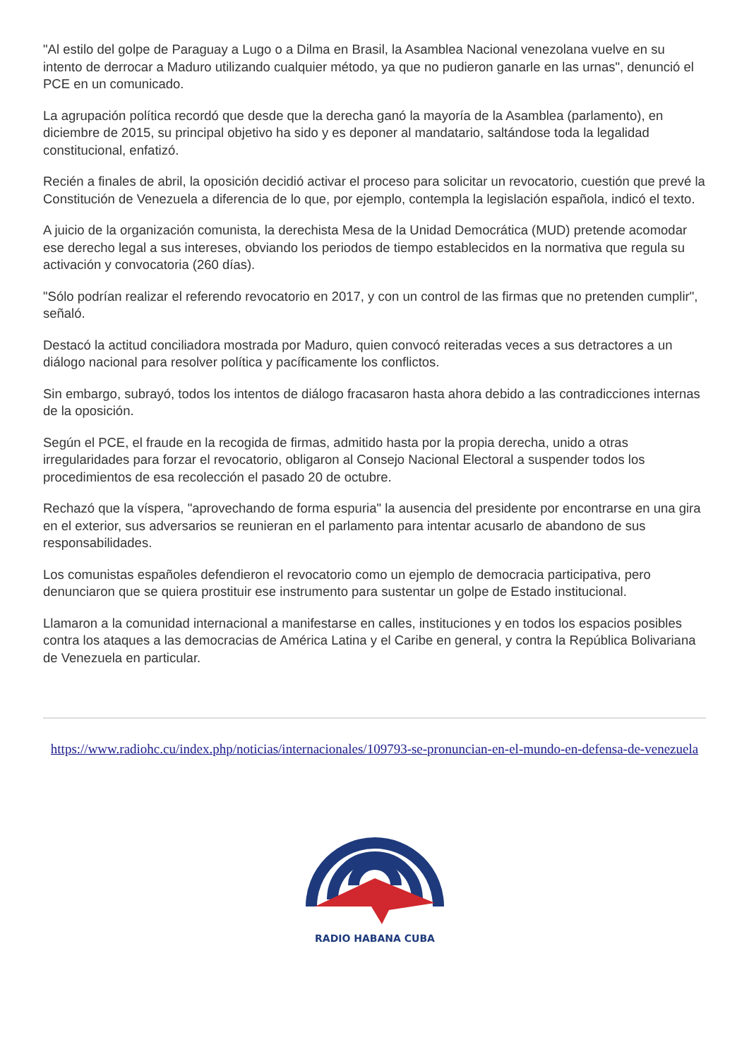"Al estilo del golpe de Paraguay a Lugo o a Dilma en Brasil, la Asamblea Nacional venezolana vuelve en su intento de derrocar a Maduro utilizando cualquier método, ya que no pudieron ganarle en las urnas", denunció el PCE en un comunicado.
La agrupación política recordó que desde que la derecha ganó la mayoría de la Asamblea (parlamento), en diciembre de 2015, su principal objetivo ha sido y es deponer al mandatario, saltándose toda la legalidad constitucional, enfatizó.
Recién a finales de abril, la oposición decidió activar el proceso para solicitar un revocatorio, cuestión que prevé la Constitución de Venezuela a diferencia de lo que, por ejemplo, contempla la legislación española, indicó el texto.
A juicio de la organización comunista, la derechista Mesa de la Unidad Democrática (MUD) pretende acomodar ese derecho legal a sus intereses, obviando los periodos de tiempo establecidos en la normativa que regula su activación y convocatoria (260 días).
"Sólo podrían realizar el referendo revocatorio en 2017, y con un control de las firmas que no pretenden cumplir", señaló.
Destacó la actitud conciliadora mostrada por Maduro, quien convocó reiteradas veces a sus detractores a un diálogo nacional para resolver política y pacíficamente los conflictos.
Sin embargo, subrayó, todos los intentos de diálogo fracasaron hasta ahora debido a las contradicciones internas de la oposición.
Según el PCE, el fraude en la recogida de firmas, admitido hasta por la propia derecha, unido a otras irregularidades para forzar el revocatorio, obligaron al Consejo Nacional Electoral a suspender todos los procedimientos de esa recolección el pasado 20 de octubre.
Rechazó que la víspera, "aprovechando de forma espuria" la ausencia del presidente por encontrarse en una gira en el exterior, sus adversarios se reunieran en el parlamento para intentar acusarlo de abandono de sus responsabilidades.
Los comunistas españoles defendieron el revocatorio como un ejemplo de democracia participativa, pero denunciaron que se quiera prostituir ese instrumento para sustentar un golpe de Estado institucional.
Llamaron a la comunidad internacional a manifestarse en calles, instituciones y en todos los espacios posibles contra los ataques a las democracias de América Latina y el Caribe en general, y contra la República Bolivariana de Venezuela en particular.
https://www.radiohc.cu/index.php/noticias/internacionales/109793-se-pronuncian-en-el-mundo-en-defensa-de-venezuela
RADIO HABANA CUBA